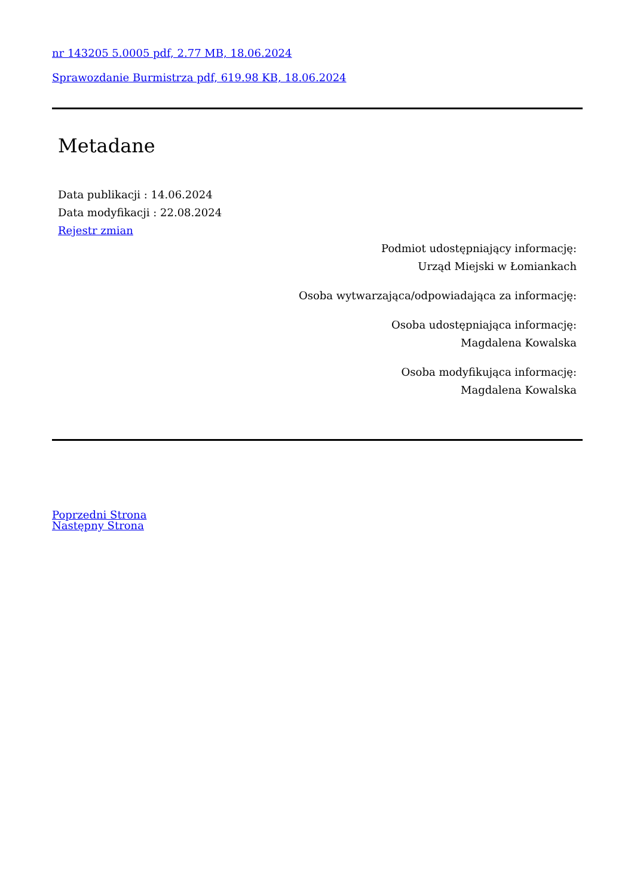nr 143205 5.0005 pdf, 2.77 MB, 18.06.2024
Sprawozdanie Burmistrza pdf, 619.98 KB, 18.06.2024
Metadane
Data publikacji : 14.06.2024
Data modyfikacji : 22.08.2024
Rejestr zmian
Podmiot udostępniający informację:
Urząd Miejski w Łomiankach
Osoba wytwarzająca/odpowiadająca za informację:
Osoba udostępniająca informację:
Magdalena Kowalska
Osoba modyfikująca informację:
Magdalena Kowalska
Poprzedni Strona
Następny Strona